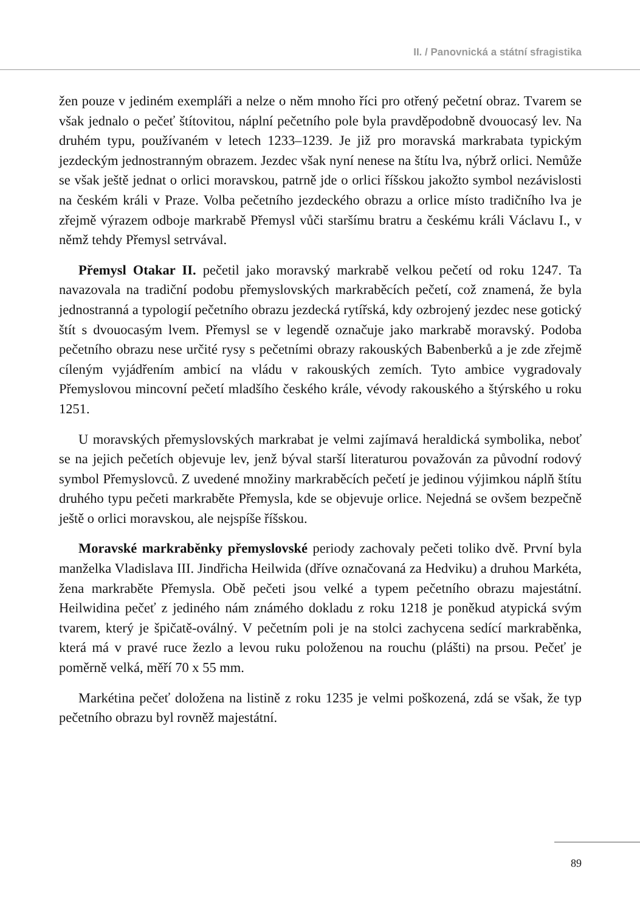II. / Panovnická a státní sfragistika
žen pouze v jediném exempláři a nelze o něm mnoho říci pro otřený pečetní obraz. Tvarem se však jednalo o pečeť štítovitou, náplní pečetního pole byla pravděpodobně dvouocasý lev. Na druhém typu, používaném v letech 1233–1239. Je již pro moravská markrabata typickým jezdeckým jednostranným obrazem. Jezdec však nyní nenese na štítu lva, nýbrž orlici. Nemůže se však ještě jednat o orlici moravskou, patrně jde o orlici říšskou jakožto symbol nezávislosti na českém králi v Praze. Volba pečetního jezdeckého obrazu a orlice místo tradičního lva je zřejmě výrazem odboje markrabě Přemysl vůči staršímu bratru a českému králi Václavu I., v němž tehdy Přemysl setrvával.
Přemysl Otakar II. pečetil jako moravský markrabě velkou pečetí od roku 1247. Ta navazovala na tradiční podobu přemyslovských markraběcích pečetí, což znamená, že byla jednostranná a typologií pečetního obrazu jezdecká rytířská, kdy ozbrojený jezdec nese gotický štít s dvouocasým lvem. Přemysl se v legendě označuje jako markrabě moravský. Podoba pečetního obrazu nese určité rysy s pečetními obrazy rakouských Babenberků a je zde zřejmě cíleným vyjádřením ambicí na vládu v rakouských zemích. Tyto ambice vygradovaly Přemyslovou mincovní pečetí mladšího českého krále, vévody rakouského a štýrského u roku 1251.
U moravských přemyslovských markrabat je velmi zajímavá heraldická symbolika, neboť se na jejich pečetích objevuje lev, jenž býval starší literaturou považován za původní rodový symbol Přemyslovců. Z uvedené množiny markraběcích pečetí je jedinou výjimkou náplň štítu druhého typu pečeti markraběte Přemysla, kde se objevuje orlice. Nejedná se ovšem bezpečně ještě o orlici moravskou, ale nejspíše říšskou.
Moravské markraběnky přemyslovské periody zachovaly pečeti toliko dvě. První byla manželka Vladislava III. Jindřicha Heilwida (dříve označovaná za Hedviku) a druhou Markéta, žena markraběte Přemysla. Obě pečeti jsou velké a typem pečetního obrazu majestátní. Heilwidina pečeť z jediného nám známého dokladu z roku 1218 je poněkud atypická svým tvarem, který je špičatě-oválný. V pečetním poli je na stolci zachycena sedící markraběnka, která má v pravé ruce žezlo a levou ruku položenou na rouchu (plášti) na prsou. Pečeť je poměrně velká, měří 70 x 55 mm.
Markétina pečeť doložena na listině z roku 1235 je velmi poškozená, zdá se však, že typ pečetního obrazu byl rovněž majestátní.
89